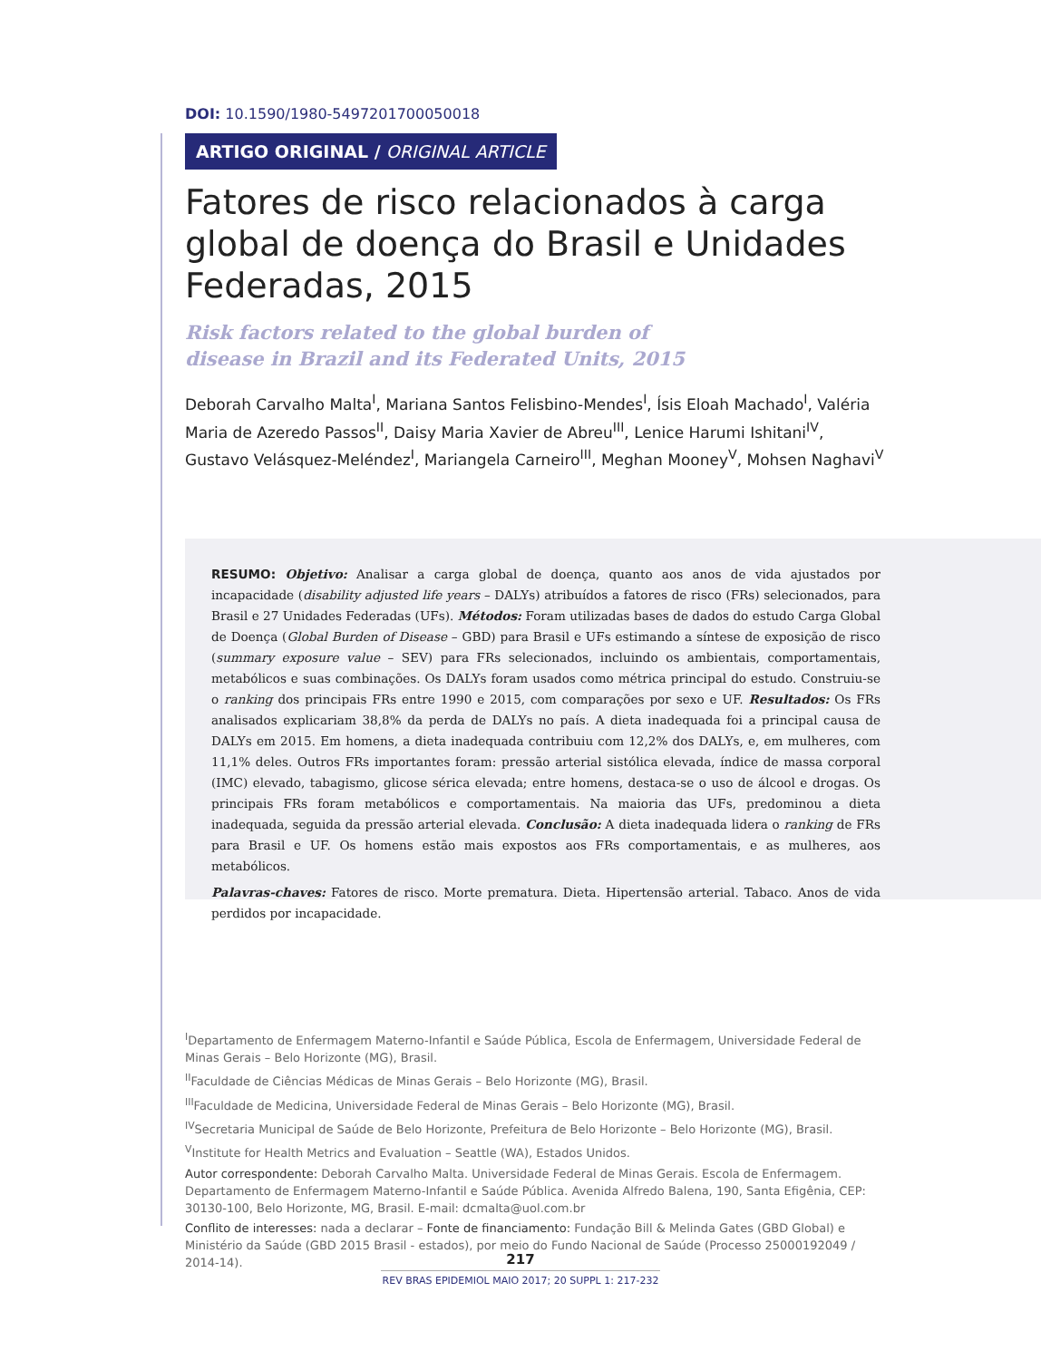DOI: 10.1590/1980-5497201700050018
ARTIGO ORIGINAL / ORIGINAL ARTICLE
Fatores de risco relacionados à carga global de doença do Brasil e Unidades Federadas, 2015
Risk factors related to the global burden of
disease in Brazil and its Federated Units, 2015
Deborah Carvalho Malta<sup>I</sup>, Mariana Santos Felisbino-Mendes<sup>I</sup>, Ísis Eloah Machado<sup>I</sup>, Valéria Maria de Azeredo Passos<sup>II</sup>, Daisy Maria Xavier de Abreu<sup>III</sup>, Lenice Harumi Ishitani<sup>IV</sup>, Gustavo Velásquez-Meléndez<sup>I</sup>, Mariangela Carneiro<sup>III</sup>, Meghan Mooney<sup>V</sup>, Mohsen Naghavi<sup>V</sup>
RESUMO: Objetivo: Analisar a carga global de doença, quanto aos anos de vida ajustados por incapacidade (disability adjusted life years – DALYs) atribuídos a fatores de risco (FRs) selecionados, para Brasil e 27 Unidades Federadas (UFs). Métodos: Foram utilizadas bases de dados do estudo Carga Global de Doença (Global Burden of Disease – GBD) para Brasil e UFs estimando a síntese de exposição de risco (summary exposure value – SEV) para FRs selecionados, incluindo os ambientais, comportamentais, metabólicos e suas combinações. Os DALYs foram usados como métrica principal do estudo. Construiu-se o ranking dos principais FRs entre 1990 e 2015, com comparações por sexo e UF. Resultados: Os FRs analisados explicariam 38,8% da perda de DALYs no país. A dieta inadequada foi a principal causa de DALYs em 2015. Em homens, a dieta inadequada contribuiu com 12,2% dos DALYs, e, em mulheres, com 11,1% deles. Outros FRs importantes foram: pressão arterial sistólica elevada, índice de massa corporal (IMC) elevado, tabagismo, glicose sérica elevada; entre homens, destaca-se o uso de álcool e drogas. Os principais FRs foram metabólicos e comportamentais. Na maioria das UFs, predominou a dieta inadequada, seguida da pressão arterial elevada. Conclusão: A dieta inadequada lidera o ranking de FRs para Brasil e UF. Os homens estão mais expostos aos FRs comportamentais, e as mulheres, aos metabólicos.
Palavras-chaves: Fatores de risco. Morte prematura. Dieta. Hipertensão arterial. Tabaco. Anos de vida perdidos por incapacidade.
<sup>I</sup>Departamento de Enfermagem Materno-Infantil e Saúde Pública, Escola de Enfermagem, Universidade Federal de Minas Gerais – Belo Horizonte (MG), Brasil.
<sup>II</sup>Faculdade de Ciências Médicas de Minas Gerais – Belo Horizonte (MG), Brasil.
<sup>III</sup>Faculdade de Medicina, Universidade Federal de Minas Gerais – Belo Horizonte (MG), Brasil.
<sup>IV</sup>Secretaria Municipal de Saúde de Belo Horizonte, Prefeitura de Belo Horizonte – Belo Horizonte (MG), Brasil.
<sup>V</sup>Institute for Health Metrics and Evaluation – Seattle (WA), Estados Unidos.
Autor correspondente: Deborah Carvalho Malta. Universidade Federal de Minas Gerais. Escola de Enfermagem. Departamento de Enfermagem Materno-Infantil e Saúde Pública. Avenida Alfredo Balena, 190, Santa Efigênia, CEP: 30130-100, Belo Horizonte, MG, Brasil. E-mail: dcmalta@uol.com.br
Conflito de interesses: nada a declarar – Fonte de financiamento: Fundação Bill & Melinda Gates (GBD Global) e Ministério da Saúde (GBD 2015 Brasil - estados), por meio do Fundo Nacional de Saúde (Processo 25000192049 / 2014-14).
217
REV BRAS EPIDEMIOL MAIO 2017; 20 SUPPL 1: 217-232